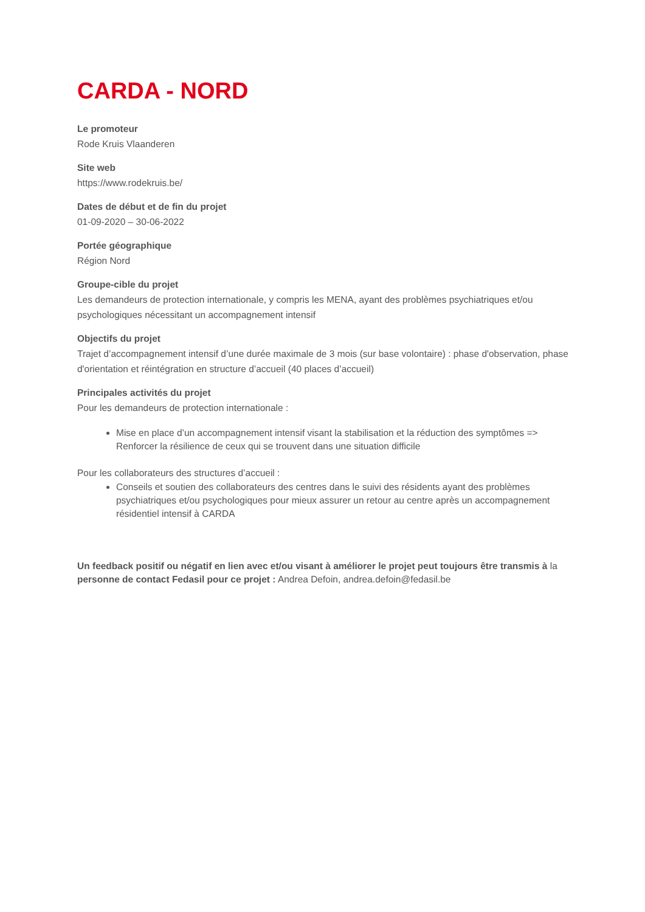CARDA - NORD
Le promoteur
Rode Kruis Vlaanderen
Site web
https://www.rodekruis.be/
Dates de début et de fin du projet
01-09-2020 – 30-06-2022
Portée géographique
Région Nord
Groupe-cible du projet
Les demandeurs de protection internationale, y compris les MENA, ayant des problèmes psychiatriques et/ou psychologiques nécessitant un accompagnement intensif
Objectifs du projet
Trajet d’accompagnement intensif d’une durée maximale de 3 mois (sur base volontaire) : phase d'observation, phase d'orientation et réintégration en structure d’accueil (40 places d’accueil)
Principales activités du projet
Pour les demandeurs de protection internationale :
Mise en place d’un accompagnement intensif visant la stabilisation et la réduction des symptômes => Renforcer la résilience de ceux qui se trouvent dans une situation difficile
Pour les collaborateurs des structures d’accueil :
Conseils et soutien des collaborateurs des centres dans le suivi des résidents ayant des problèmes psychiatriques et/ou psychologiques pour mieux assurer un retour au centre après un accompagnement résidentiel intensif à CARDA
Un feedback positif ou négatif en lien avec et/ou visant à améliorer le projet peut toujours être transmis à la personne de contact Fedasil pour ce projet : Andrea Defoin, andrea.defoin@fedasil.be